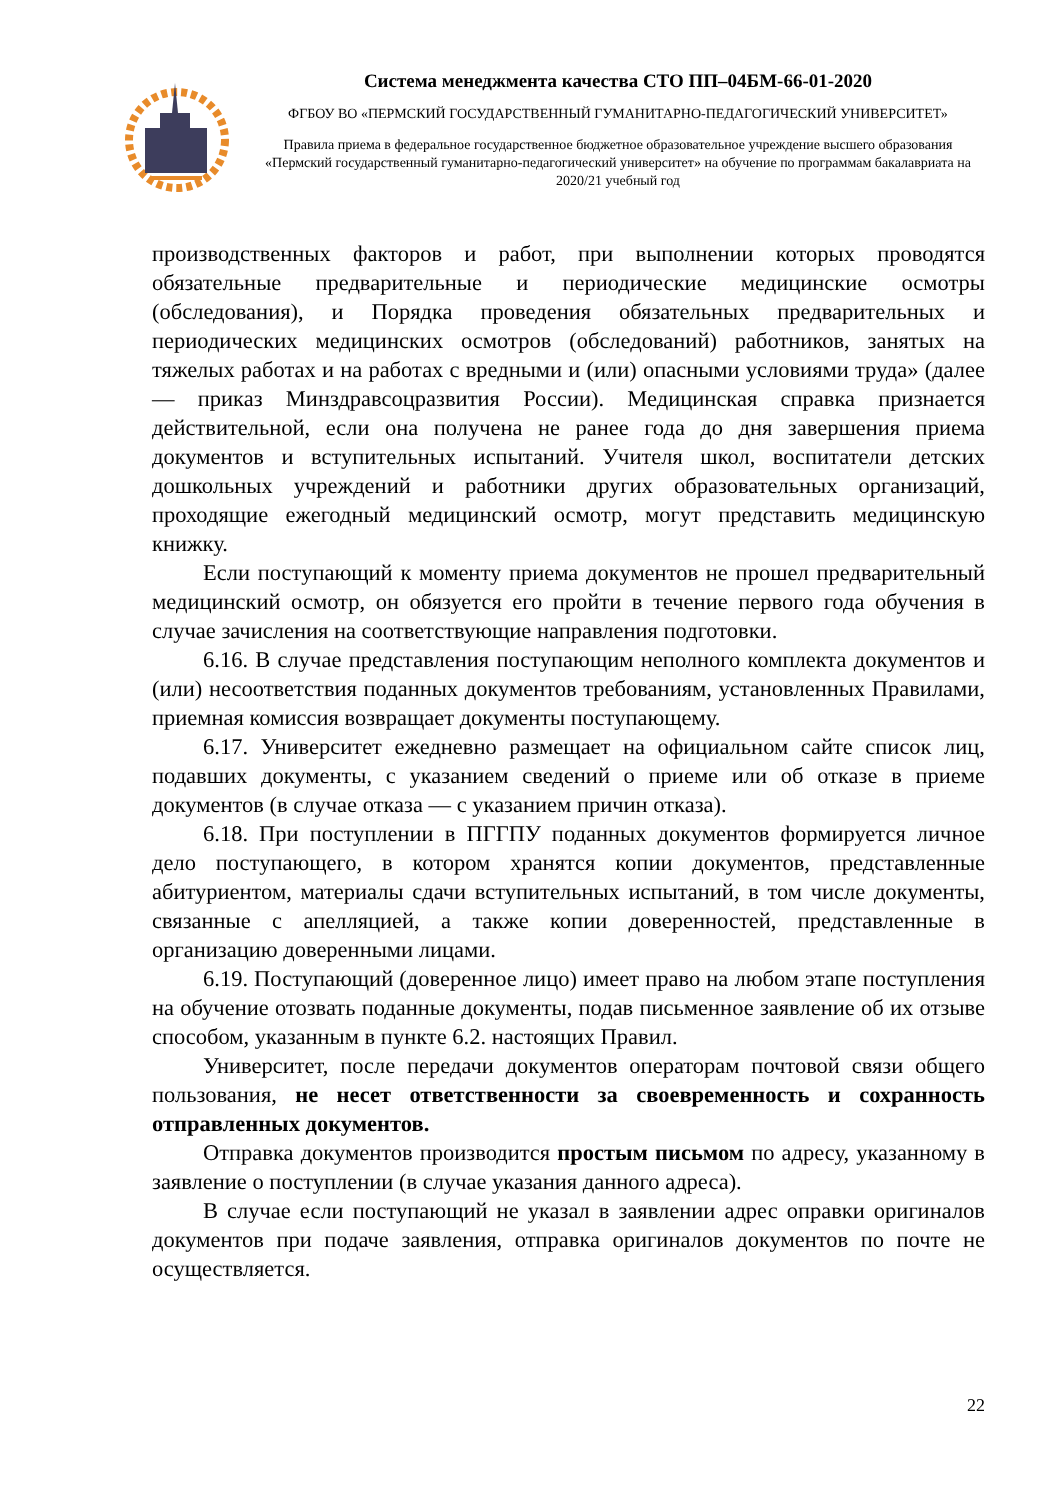Система менеджмента качества СТО ПП–04БМ-66-01-2020
ФГБОУ ВО «ПЕРМСКИЙ ГОСУДАРСТВЕННЫЙ ГУМАНИТАРНО-ПЕДАГОГИЧЕСКИЙ УНИВЕРСИТЕТ»
Правила приема в федеральное государственное бюджетное образовательное учреждение высшего образования «Пермский государственный гуманитарно-педагогический университет» на обучение по программам бакалавриата на 2020/21 учебный год
производственных факторов и работ, при выполнении которых проводятся обязательные предварительные и периодические медицинские осмотры (обследования), и Порядка проведения обязательных предварительных и периодических медицинских осмотров (обследований) работников, занятых на тяжелых работах и на работах с вредными и (или) опасными условиями труда» (далее — приказ Минздравсоцразвития России). Медицинская справка признается действительной, если она получена не ранее года до дня завершения приема документов и вступительных испытаний. Учителя школ, воспитатели детских дошкольных учреждений и работники других образовательных организаций, проходящие ежегодный медицинский осмотр, могут представить медицинскую книжку.
Если поступающий к моменту приема документов не прошел предварительный медицинский осмотр, он обязуется его пройти в течение первого года обучения в случае зачисления на соответствующие направления подготовки.
6.16. В случае представления поступающим неполного комплекта документов и (или) несоответствия поданных документов требованиям, установленных Правилами, приемная комиссия возвращает документы поступающему.
6.17. Университет ежедневно размещает на официальном сайте список лиц, подавших документы, с указанием сведений о приеме или об отказе в приеме документов (в случае отказа — с указанием причин отказа).
6.18. При поступлении в ПГГПУ поданных документов формируется личное дело поступающего, в котором хранятся копии документов, представленные абитуриентом, материалы сдачи вступительных испытаний, в том числе документы, связанные с апелляцией, а также копии доверенностей, представленные в организацию доверенными лицами.
6.19. Поступающий (доверенное лицо) имеет право на любом этапе поступления на обучение отозвать поданные документы, подав письменное заявление об их отзыве способом, указанным в пункте 6.2. настоящих Правил.
Университет, после передачи документов операторам почтовой связи общего пользования, не несет ответственности за своевременность и сохранность отправленных документов.
Отправка документов производится простым письмом по адресу, указанному в заявление о поступлении (в случае указания данного адреса).
В случае если поступающий не указал в заявлении адрес оправки оригиналов документов при подаче заявления, отправка оригиналов документов по почте не осуществляется.
22